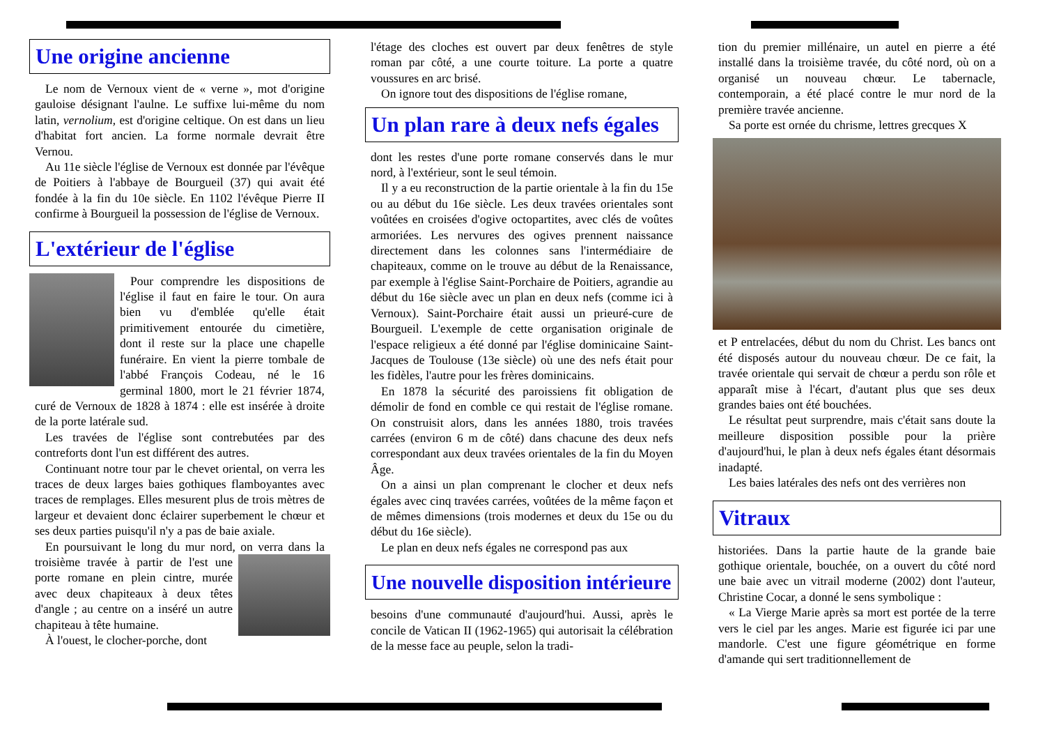Une origine ancienne
Le nom de Vernoux vient de « verne », mot d'origine gauloise désignant l'aulne. Le suffixe lui-même du nom latin, vernolium, est d'origine celtique. On est dans un lieu d'habitat fort ancien. La forme normale devrait être Vernou.
Au 11e siècle l'église de Vernoux est donnée par l'évêque de Poitiers à l'abbaye de Bourgueil (37) qui avait été fondée à la fin du 10e siècle. En 1102 l'évêque Pierre II confirme à Bourgueil la possession de l'église de Vernoux.
L'extérieur de l'église
Pour comprendre les dispositions de l'église il faut en faire le tour. On aura bien vu d'emblée qu'elle était primitivement entourée du cimetière, dont il reste sur la place une chapelle funéraire. En vient la pierre tombale de l'abbé François Codeau, né le 16 germinal 1800, mort le 21 février 1874, curé de Vernoux de 1828 à 1874 : elle est insérée à droite de la porte latérale sud.
Les travées de l'église sont contrebutées par des contreforts dont l'un est différent des autres.
Continuant notre tour par le chevet oriental, on verra les traces de deux larges baies gothiques flamboyantes avec traces de remplages. Elles mesurent plus de trois mètres de largeur et devaient donc éclairer superbement le chœur et ses deux parties puisqu'il n'y a pas de baie axiale.
En poursuivant le long du mur nord, on verra dans la troisième travée à partir de l'est une porte romane en plein cintre, murée avec deux chapiteaux à deux têtes d'angle ; au centre on a inséré un autre chapiteau à tête humaine.
À l'ouest, le clocher-porche, dont
l'étage des cloches est ouvert par deux fenêtres de style roman par côté, a une courte toiture. La porte a quatre voussures en arc brisé.
On ignore tout des dispositions de l'église romane,
Un plan rare à deux nefs égales
dont les restes d'une porte romane conservés dans le mur nord, à l'extérieur, sont le seul témoin.
Il y a eu reconstruction de la partie orientale à la fin du 15e ou au début du 16e siècle. Les deux travées orientales sont voûtées en croisées d'ogive octopartites, avec clés de voûtes armoriées. Les nervures des ogives prennent naissance directement dans les colonnes sans l'intermédiaire de chapiteaux, comme on le trouve au début de la Renaissance, par exemple à l'église Saint-Porchaire de Poitiers, agrandie au début du 16e siècle avec un plan en deux nefs (comme ici à Vernoux). Saint-Porchaire était aussi un prieuré-cure de Bourgueil. L'exemple de cette organisation originale de l'espace religieux a été donné par l'église dominicaine Saint-Jacques de Toulouse (13e siècle) où une des nefs était pour les fidèles, l'autre pour les frères dominicains.
En 1878 la sécurité des paroissiens fit obligation de démolir de fond en comble ce qui restait de l'église romane. On construisit alors, dans les années 1880, trois travées carrées (environ 6 m de côté) dans chacune des deux nefs correspondant aux deux travées orientales de la fin du Moyen Âge.
On a ainsi un plan comprenant le clocher et deux nefs égales avec cinq travées carrées, voûtées de la même façon et de mêmes dimensions (trois modernes et deux du 15e ou du début du 16e siècle).
Le plan en deux nefs égales ne correspond pas aux
Une nouvelle disposition intérieure
besoins d'une communauté d'aujourd'hui. Aussi, après le concile de Vatican II (1962-1965) qui autorisait la célébration de la messe face au peuple, selon la tradi-
tion du premier millénaire, un autel en pierre a été installé dans la troisième travée, du côté nord, où on a organisé un nouveau chœur. Le tabernacle, contemporain, a été placé contre le mur nord de la première travée ancienne.
Sa porte est ornée du chrisme, lettres grecques X
et P entrelacées, début du nom du Christ. Les bancs ont été disposés autour du nouveau chœur. De ce fait, la travée orientale qui servait de chœur a perdu son rôle et apparaît mise à l'écart, d'autant plus que ses deux grandes baies ont été bouchées.
Le résultat peut surprendre, mais c'était sans doute la meilleure disposition possible pour la prière d'aujourd'hui, le plan à deux nefs égales étant désormais inadapté.
Les baies latérales des nefs ont des verrières non
Vitraux
historiées. Dans la partie haute de la grande baie gothique orientale, bouchée, on a ouvert du côté nord une baie avec un vitrail moderne (2002) dont l'auteur, Christine Cocar, a donné le sens symbolique :
« La Vierge Marie après sa mort est portée de la terre vers le ciel par les anges. Marie est figurée ici par une mandorle. C'est une figure géométrique en forme d'amande qui sert traditionnellement de